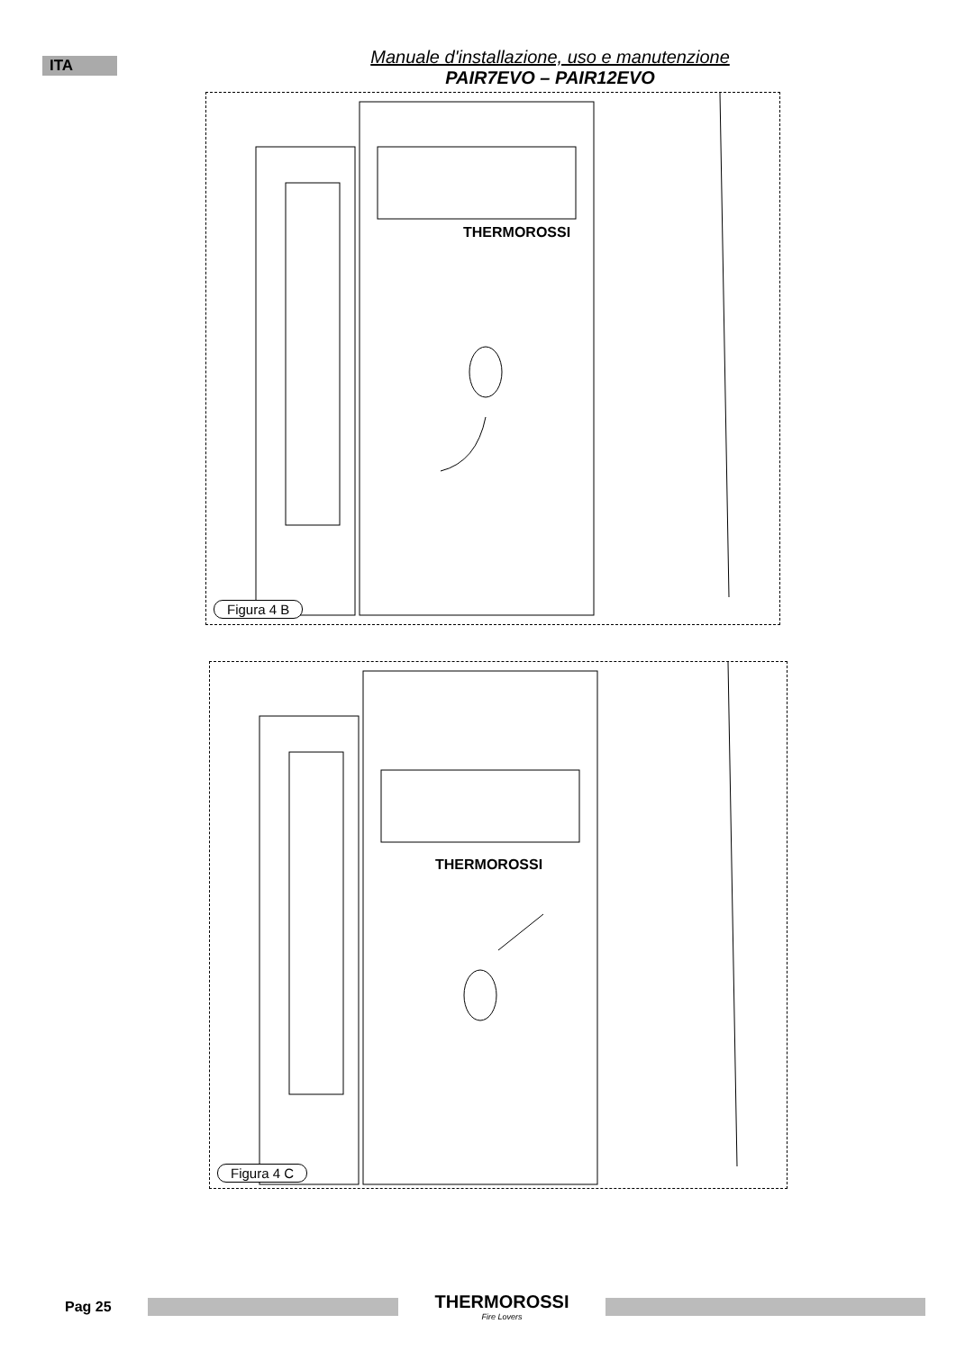ITA
Manuale d'installazione, uso e manutenzione
PAIR7EVO – PAIR12EVO
THERMOROSSI
Figura 4 B
THERMOROSSI
Figura 4 C
Pag 25
THERMOROSSI
Fire Lovers